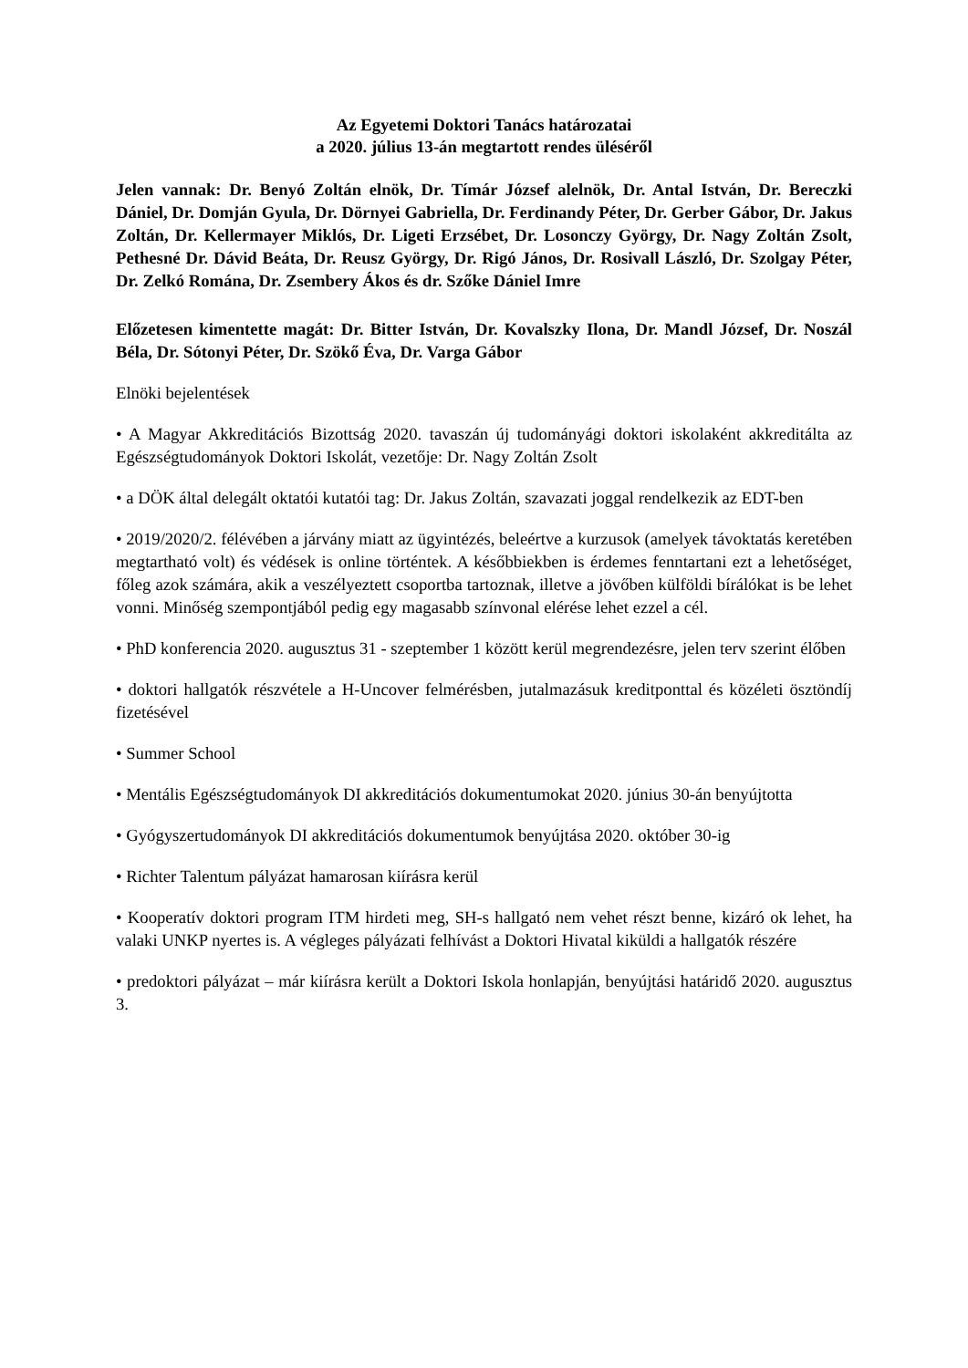Az Egyetemi Doktori Tanács határozatai
a 2020. július 13-án megtartott rendes üléséről
Jelen vannak: Dr. Benyó Zoltán elnök, Dr. Tímár József alelnök, Dr. Antal István, Dr. Bereczki Dániel, Dr. Domján Gyula, Dr. Dörnyei Gabriella, Dr. Ferdinandy Péter, Dr. Gerber Gábor, Dr. Jakus Zoltán, Dr. Kellermayer Miklós, Dr. Ligeti Erzsébet, Dr. Losonczy György, Dr. Nagy Zoltán Zsolt, Pethesné Dr. Dávid Beáta, Dr. Reusz György, Dr. Rigó János, Dr. Rosivall László, Dr. Szolgay Péter, Dr. Zelkó Romána, Dr. Zsembery Ákos és dr. Szőke Dániel Imre
Előzetesen kimentette magát: Dr. Bitter István, Dr. Kovalszky Ilona, Dr. Mandl József, Dr. Noszál Béla, Dr. Sótonyi Péter, Dr. Szökő Éva, Dr. Varga Gábor
Elnöki bejelentések
• A Magyar Akkreditációs Bizottság 2020. tavaszán új tudományági doktori iskolaként akkreditálta az Egészségtudományok Doktori Iskolát, vezetője: Dr. Nagy Zoltán Zsolt
• a DÖK által delegált oktatói kutatói tag: Dr. Jakus Zoltán, szavazati joggal rendelkezik az EDT-ben
• 2019/2020/2. félévében a járvány miatt az ügyintézés, beleértve a kurzusok (amelyek távoktatás keretében megtartható volt) és védések is online történtek. A későbbiekben is érdemes fenntartani ezt a lehetőséget, főleg azok számára, akik a veszélyeztett csoportba tartoznak, illetve a jövőben külföldi bírálókat is be lehet vonni. Minőség szempontjából pedig egy magasabb színvonal elérése lehet ezzel a cél.
• PhD konferencia 2020. augusztus 31 - szeptember 1 között kerül megrendezésre, jelen terv szerint élőben
• doktori hallgatók részvétele a H-Uncover felmérésben, jutalmazásuk kreditponttal és közéleti ösztöndíj fizetésével
• Summer School
• Mentális Egészségtudományok DI akkreditációs dokumentumokat 2020. június 30-án benyújtotta
• Gyógyszertudományok DI akkreditációs dokumentumok benyújtása 2020. október 30-ig
• Richter Talentum pályázat hamarosan kiírásra kerül
• Kooperatív doktori program ITM hirdeti meg, SH-s hallgató nem vehet részt benne, kizáró ok lehet, ha valaki UNKP nyertes is. A végleges pályázati felhívást a Doktori Hivatal kiküldi a hallgatók részére
• predoktori pályázat – már kiírásra került a Doktori Iskola honlapján, benyújtási határidő 2020. augusztus 3.